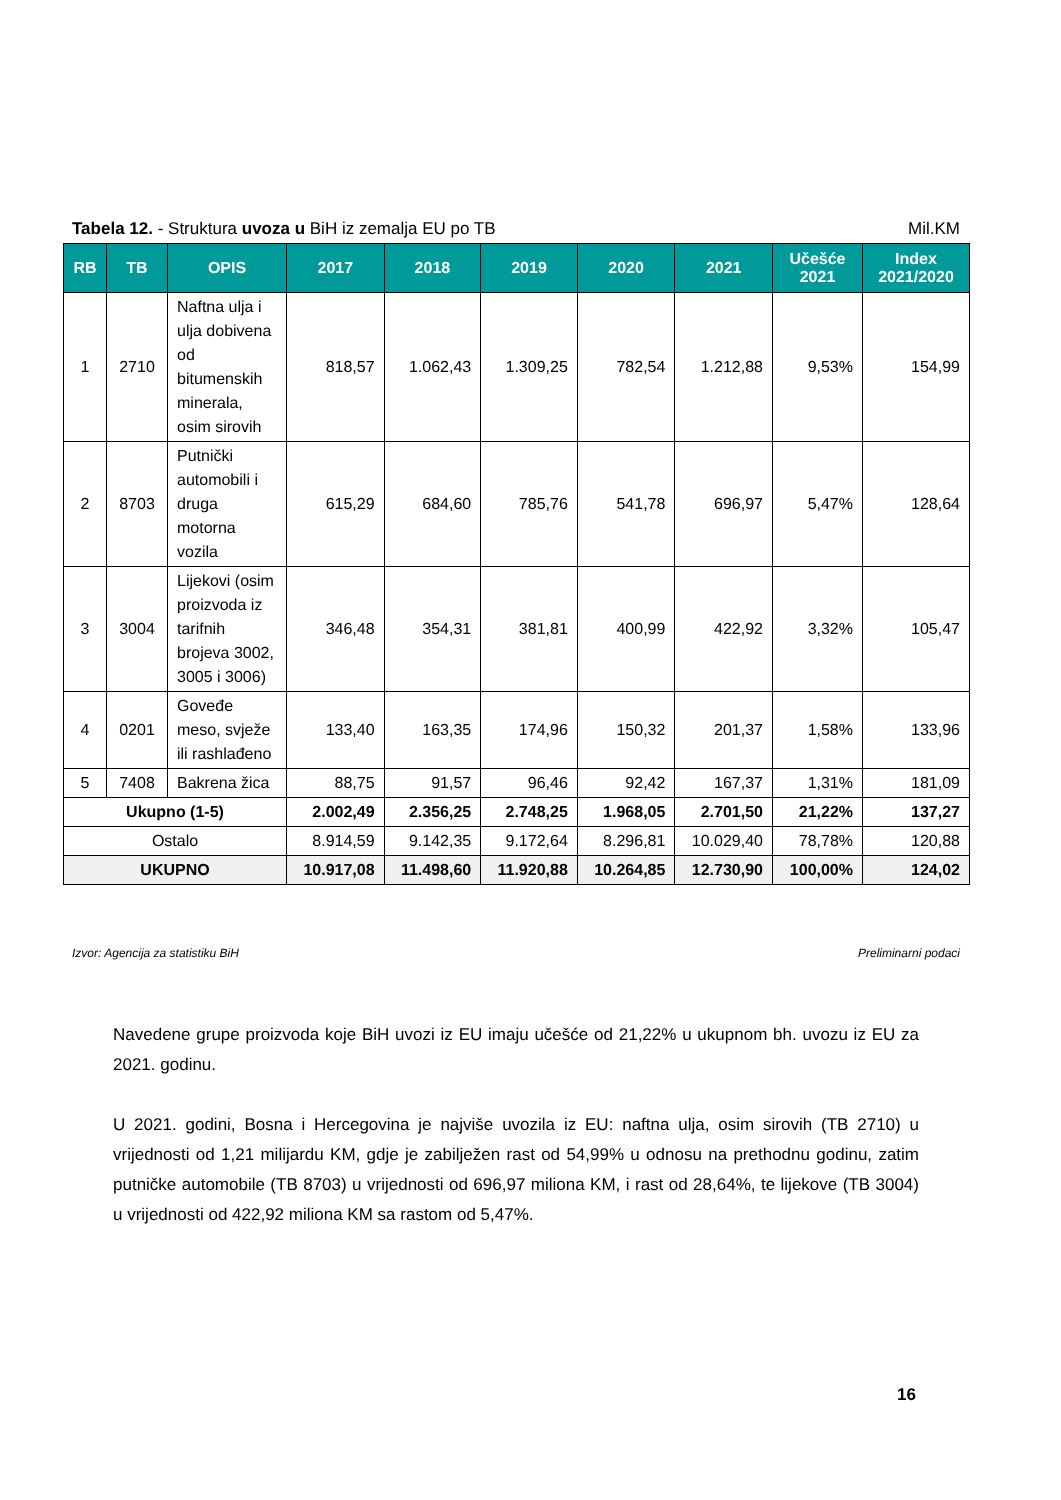Tabela 12. - Struktura uvoza u BiH iz zemalja EU po TB Mil.KM
| RB | TB | OPIS | 2017 | 2018 | 2019 | 2020 | 2021 | Učešće 2021 | Index 2021/2020 |
| --- | --- | --- | --- | --- | --- | --- | --- | --- | --- |
| 1 | 2710 | Naftna ulja i ulja dobivena od bitumenskih minerala, osim sirovih | 818,57 | 1.062,43 | 1.309,25 | 782,54 | 1.212,88 | 9,53% | 154,99 |
| 2 | 8703 | Putnički automobili i druga motorna vozila | 615,29 | 684,60 | 785,76 | 541,78 | 696,97 | 5,47% | 128,64 |
| 3 | 3004 | Lijekovi (osim proizvoda iz tarifnih brojeva 3002, 3005 i 3006) | 346,48 | 354,31 | 381,81 | 400,99 | 422,92 | 3,32% | 105,47 |
| 4 | 0201 | Goveđe meso, svježe ili rashlađeno | 133,40 | 163,35 | 174,96 | 150,32 | 201,37 | 1,58% | 133,96 |
| 5 | 7408 | Bakrena žica | 88,75 | 91,57 | 96,46 | 92,42 | 167,37 | 1,31% | 181,09 |
| Ukupno (1-5) | | | 2.002,49 | 2.356,25 | 2.748,25 | 1.968,05 | 2.701,50 | 21,22% | 137,27 |
| Ostalo | | | 8.914,59 | 9.142,35 | 9.172,64 | 8.296,81 | 10.029,40 | 78,78% | 120,88 |
| UKUPNO | | | 10.917,08 | 11.498,60 | 11.920,88 | 10.264,85 | 12.730,90 | 100,00% | 124,02 |
Izvor: Agencija za statistiku BiH Preliminarni podaci
Navedene grupe proizvoda koje BiH uvozi iz EU imaju učešće od 21,22% u ukupnom bh. uvozu iz EU za 2021. godinu.
U 2021. godini, Bosna i Hercegovina je najviše uvozila iz EU: naftna ulja, osim sirovih (TB 2710) u vrijednosti od 1,21 milijardu KM, gdje je zabilježen rast od 54,99% u odnosu na prethodnu godinu, zatim putničke automobile (TB 8703) u vrijednosti od 696,97 miliona KM, i rast od 28,64%, te lijekove (TB 3004) u vrijednosti od 422,92 miliona KM sa rastom od 5,47%.
16